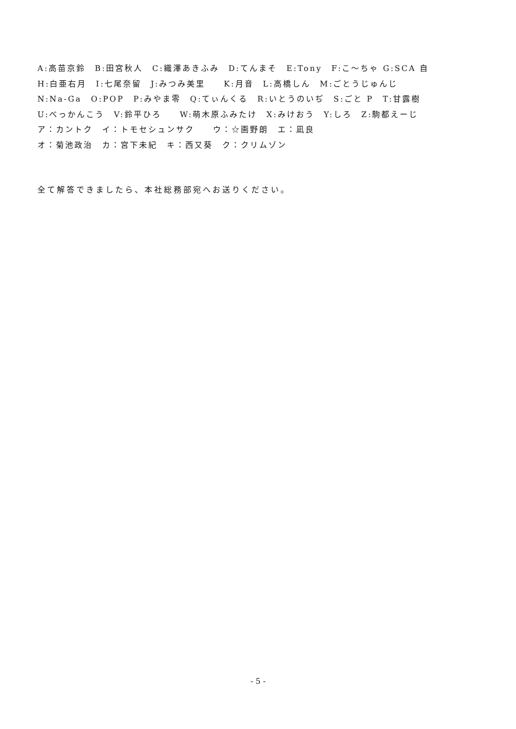A:高苗京鈴　B:田宮秋人　C:織澤あきふみ　D:てんまそ　E:Tony　F:こ～ちゃ G:SCA 自
H:白亜右月　I:七尾奈留　J:みつみ美里　　K:月音　L:高橋しん　M:ごとうじゅんじ
N:Na-Ga　O:POP　P:みやま零　Q:てぃんくる　R:いとうのいぢ　S:ごと P　T:甘露樹
U:べっかんこう　V:鈴平ひろ　　W:萌木原ふみたけ　X:みけおう　Y:しろ　Z:駒都えーじ
ア：カントク　イ：トモセシュンサク　　ウ：☆画野朗　エ：凪良
オ：菊池政治　カ：宮下未紀　キ：西又葵　ク：クリムゾン
全て解答できましたら、本社総務部宛へお送りください。
- 5 -